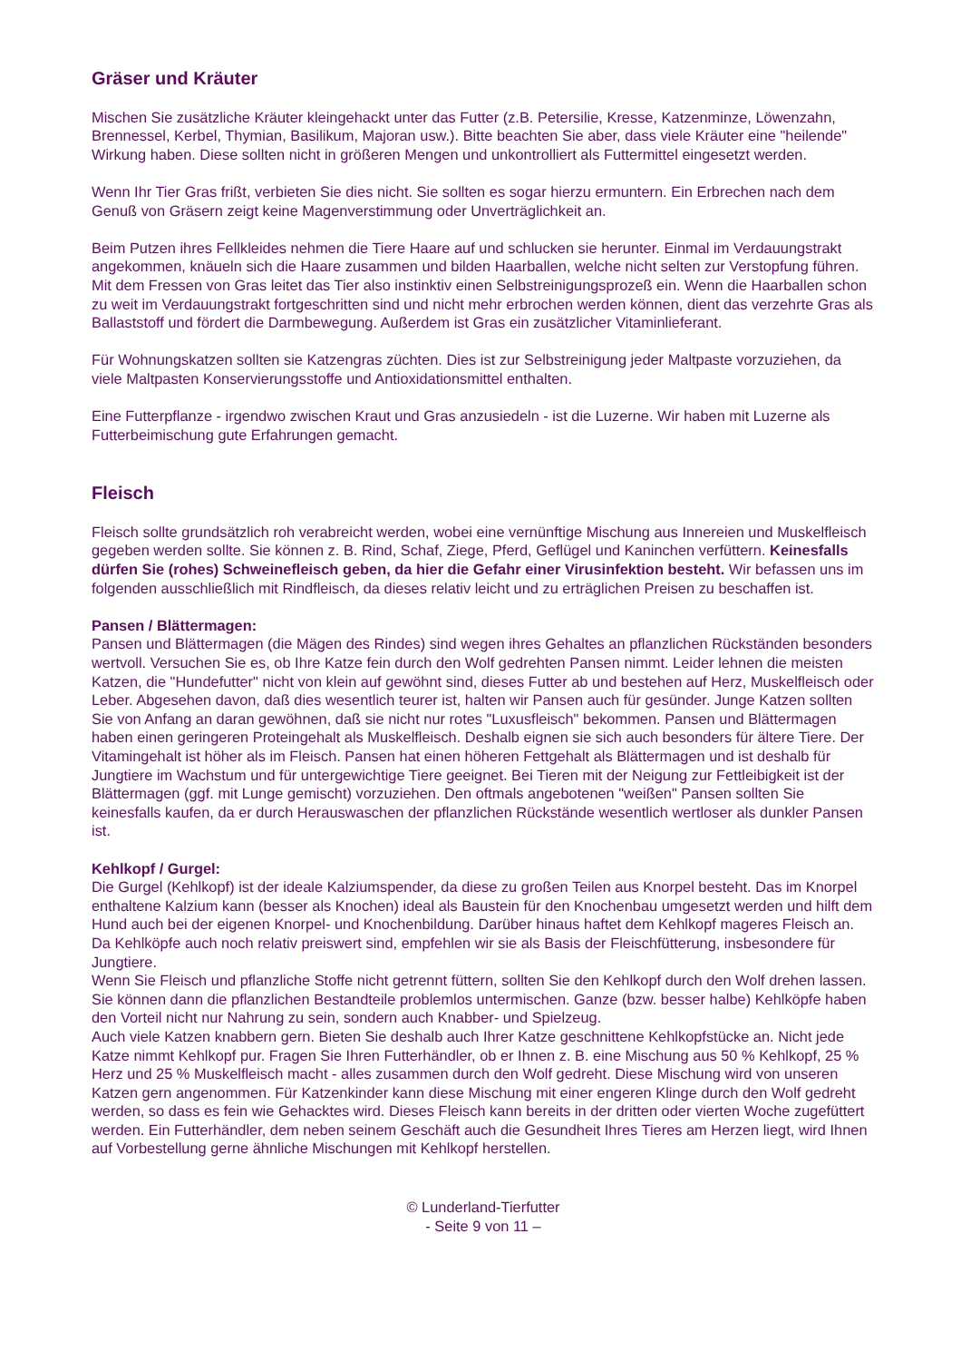Gräser und Kräuter
Mischen Sie zusätzliche Kräuter kleingehackt unter das Futter (z.B. Petersilie, Kresse, Katzenminze, Löwenzahn, Brennessel, Kerbel, Thymian, Basilikum, Majoran usw.). Bitte beachten Sie aber, dass viele Kräuter eine "heilende" Wirkung haben. Diese sollten nicht in größeren Mengen und unkontrolliert als Futtermittel eingesetzt werden.
Wenn Ihr Tier Gras frißt, verbieten Sie dies nicht. Sie sollten es sogar hierzu ermuntern. Ein Erbrechen nach dem Genuß von Gräsern zeigt keine Magenverstimmung oder Unverträglichkeit an.
Beim Putzen ihres Fellkleides nehmen die Tiere Haare auf und schlucken sie herunter. Einmal im Verdauungstrakt angekommen, knäueln sich die Haare zusammen und bilden Haarballen, welche nicht selten zur Verstopfung führen. Mit dem Fressen von Gras leitet das Tier also instinktiv einen Selbstreinigungsprozeß ein. Wenn die Haarballen schon zu weit im Verdauungstrakt fortgeschritten sind und nicht mehr erbrochen werden können, dient das verzehrte Gras als Ballaststoff und fördert die Darmbewegung. Außerdem ist Gras ein zusätzlicher Vitaminlieferant.
Für Wohnungskatzen sollten sie Katzengras züchten. Dies ist zur Selbstreinigung jeder Maltpaste vorzuziehen, da viele Maltpasten Konservierungsstoffe und Antioxidationsmittel enthalten.
Eine Futterpflanze - irgendwo zwischen Kraut und Gras anzusiedeln - ist die Luzerne. Wir haben mit Luzerne als Futterbeimischung gute Erfahrungen gemacht.
Fleisch
Fleisch sollte grundsätzlich roh verabreicht werden, wobei eine vernünftige Mischung aus Innereien und Muskelfleisch gegeben werden sollte. Sie können z. B. Rind, Schaf, Ziege, Pferd, Geflügel und Kaninchen verfüttern. Keinesfalls dürfen Sie (rohes) Schweinefleisch geben, da hier die Gefahr einer Virusinfektion besteht. Wir befassen uns im folgenden ausschließlich mit Rindfleisch, da dieses relativ leicht und zu erträglichen Preisen zu beschaffen ist.
Pansen / Blättermagen:
Pansen und Blättermagen (die Mägen des Rindes) sind wegen ihres Gehaltes an pflanzlichen Rückständen besonders wertvoll. Versuchen Sie es, ob Ihre Katze fein durch den Wolf gedrehten Pansen nimmt. Leider lehnen die meisten Katzen, die "Hundefutter" nicht von klein auf gewöhnt sind, dieses Futter ab und bestehen auf Herz, Muskelfleisch oder Leber. Abgesehen davon, daß dies wesentlich teurer ist, halten wir Pansen auch für gesünder. Junge Katzen sollten Sie von Anfang an daran gewöhnen, daß sie nicht nur rotes "Luxusfleisch" bekommen. Pansen und Blättermagen haben einen geringeren Proteingehalt als Muskelfleisch. Deshalb eignen sie sich auch besonders für ältere Tiere. Der Vitamingehalt ist höher als im Fleisch. Pansen hat einen höheren Fettgehalt als Blättermagen und ist deshalb für Jungtiere im Wachstum und für untergewichtige Tiere geeignet. Bei Tieren mit der Neigung zur Fettleibigkeit ist der Blättermagen (ggf. mit Lunge gemischt) vorzuziehen. Den oftmals angebotenen "weißen" Pansen sollten Sie keinesfalls kaufen, da er durch Herauswaschen der pflanzlichen Rückstände wesentlich wertloser als dunkler Pansen ist.
Kehlkopf / Gurgel:
Die Gurgel (Kehlkopf) ist der ideale Kalziumspender, da diese zu großen Teilen aus Knorpel besteht. Das im Knorpel enthaltene Kalzium kann (besser als Knochen) ideal als Baustein für den Knochenbau umgesetzt werden und hilft dem Hund auch bei der eigenen Knorpel- und Knochenbildung. Darüber hinaus haftet dem Kehlkopf mageres Fleisch an. Da Kehlköpfe auch noch relativ preiswert sind, empfehlen wir sie als Basis der Fleischfütterung, insbesondere für Jungtiere.
Wenn Sie Fleisch und pflanzliche Stoffe nicht getrennt füttern, sollten Sie den Kehlkopf durch den Wolf drehen lassen. Sie können dann die pflanzlichen Bestandteile problemlos untermischen. Ganze (bzw. besser halbe) Kehlköpfe haben den Vorteil nicht nur Nahrung zu sein, sondern auch Knabber- und Spielzeug.
Auch viele Katzen knabbern gern. Bieten Sie deshalb auch Ihrer Katze geschnittene Kehlkopfstücke an. Nicht jede Katze nimmt Kehlkopf pur. Fragen Sie Ihren Futterhändler, ob er Ihnen z. B. eine Mischung aus 50 % Kehlkopf, 25 % Herz und 25 % Muskelfleisch macht - alles zusammen durch den Wolf gedreht. Diese Mischung wird von unseren Katzen gern angenommen. Für Katzenkinder kann diese Mischung mit einer engeren Klinge durch den Wolf gedreht werden, so dass es fein wie Gehacktes wird. Dieses Fleisch kann bereits in der dritten oder vierten Woche zugefüttert werden. Ein Futterhändler, dem neben seinem Geschäft auch die Gesundheit Ihres Tieres am Herzen liegt, wird Ihnen auf Vorbestellung gerne ähnliche Mischungen mit Kehlkopf herstellen.
© Lunderland-Tierfutter
- Seite 9 von 11 –